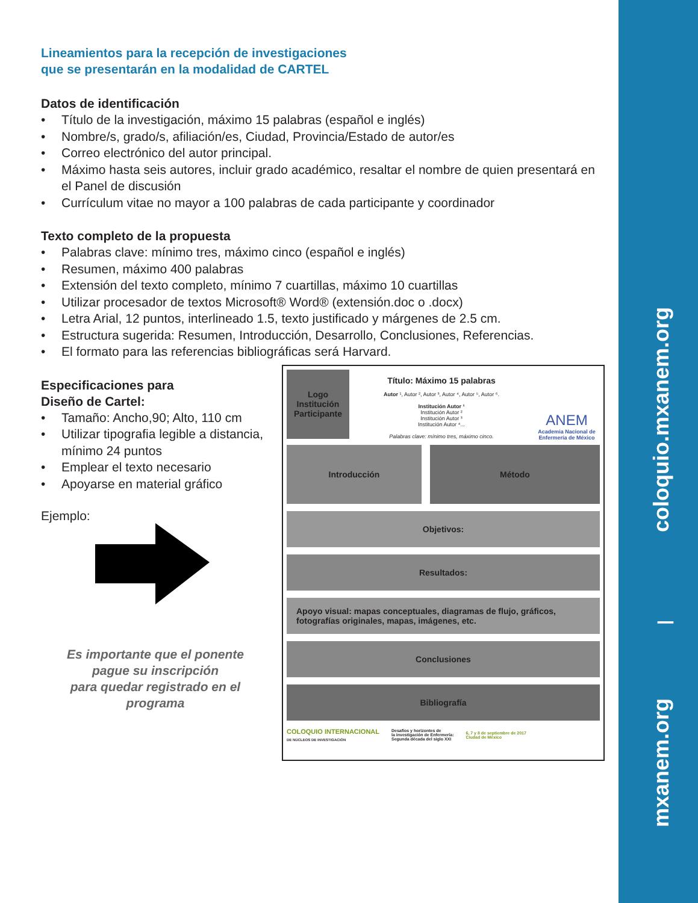coloquio.mxanem.org
|
mxanem.org
Lineamientos para la recepción de investigaciones
que se presentarán en la modalidad de CARTEL
Datos de identificación
• Título de la investigación, máximo 15 palabras (español e inglés)
• Nombre/s, grado/s, afiliación/es, Ciudad, Provincia/Estado de autor/es
• Correo electrónico del autor principal.
• Máximo hasta seis autores, incluir grado académico, resaltar el nombre de quien presentará en el Panel de discusión
• Currículum vitae no mayor a 100 palabras de cada participante y coordinador
Texto completo de la propuesta
• Palabras clave: mínimo tres, máximo cinco (español e inglés)
• Resumen, máximo 400 palabras
• Extensión del texto completo, mínimo 7 cuartillas, máximo 10 cuartillas
• Utilizar procesador de textos Microsoft® Word® (extensión.doc o .docx)
• Letra Arial, 12 puntos, interlineado 1.5, texto justificado y márgenes de 2.5 cm.
• Estructura sugerida: Resumen, Introducción, Desarrollo, Conclusiones, Referencias.
• El formato para las referencias bibliográficas será Harvard.
Especificaciones para
Diseño de Cartel:
• Tamaño: Ancho,90; Alto, 110 cm
• Utilizar tipografia legible a distancia, mínimo 24 puntos
• Emplear el texto necesario
• Apoyarse en material gráfico
Ejemplo:
Es importante que el ponente
pague su inscripción
para quedar registrado en el
programa
Logo
Institución
Participante
Título: Máximo 15 palabras
Autor ¹, Autor ², Autor ³, Autor ⁴, Autor ⁵, Autor ⁶.
Institución Autor ¹
Institución Autor ²
Institución Autor ³
Institución Autor ⁴...
Palabras clave: mínimo tres, máximo cinco.
ANEM
Academia Nacional de Enfermería de México
Introducción Método
Objetivos:
Resultados:
Apoyo visual: mapas conceptuales, diagramas de flujo, gráficos,
fotografías originales, mapas, imágenes, etc.
Conclusiones
Bibliografía
COLOQUIO INTERNACIONAL
DE NÚCLEOS DE INVESTIGACIÓN
Desafíos y horizontes de
la investigación de Enfermería:
Segunda década del siglo XXI
6, 7 y 8 de septiembre de 2017
Ciudad de México